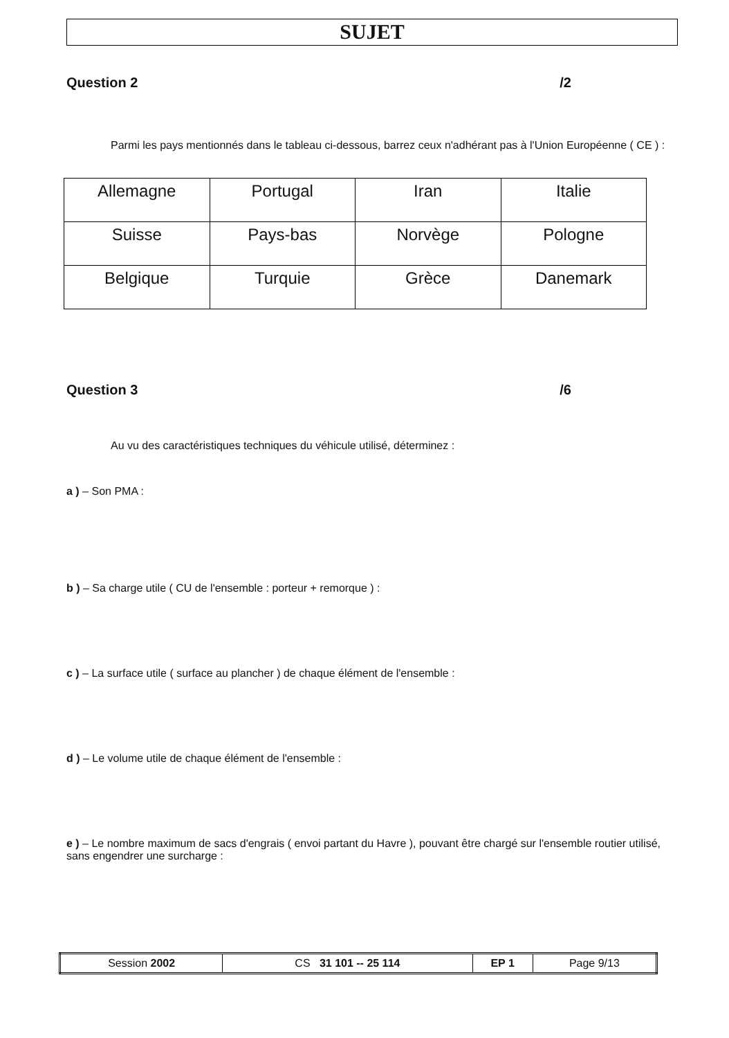SUJET
Question 2 /2
Parmi les pays mentionnés dans le tableau ci-dessous, barrez ceux n'adhérant pas à l'Union Européenne ( CE ) :
| Allemagne | Portugal | Iran | Italie |
| Suisse | Pays-bas | Norvège | Pologne |
| Belgique | Turquie | Grèce | Danemark |
Question 3 /6
Au vu des caractéristiques techniques du véhicule utilisé, déterminez :
a ) – Son PMA :
b ) – Sa charge utile ( CU de l'ensemble : porteur + remorque ) :
c ) – La surface utile ( surface au plancher ) de chaque élément de l'ensemble :
d ) – Le volume utile de chaque élément de l'ensemble :
e ) – Le nombre maximum de sacs d'engrais ( envoi partant du Havre ), pouvant être chargé sur l'ensemble routier utilisé, sans engendrer une surcharge :
| Session 2002 | CS 31 101 -- 25 114 | EP 1 | Page 9/13 |